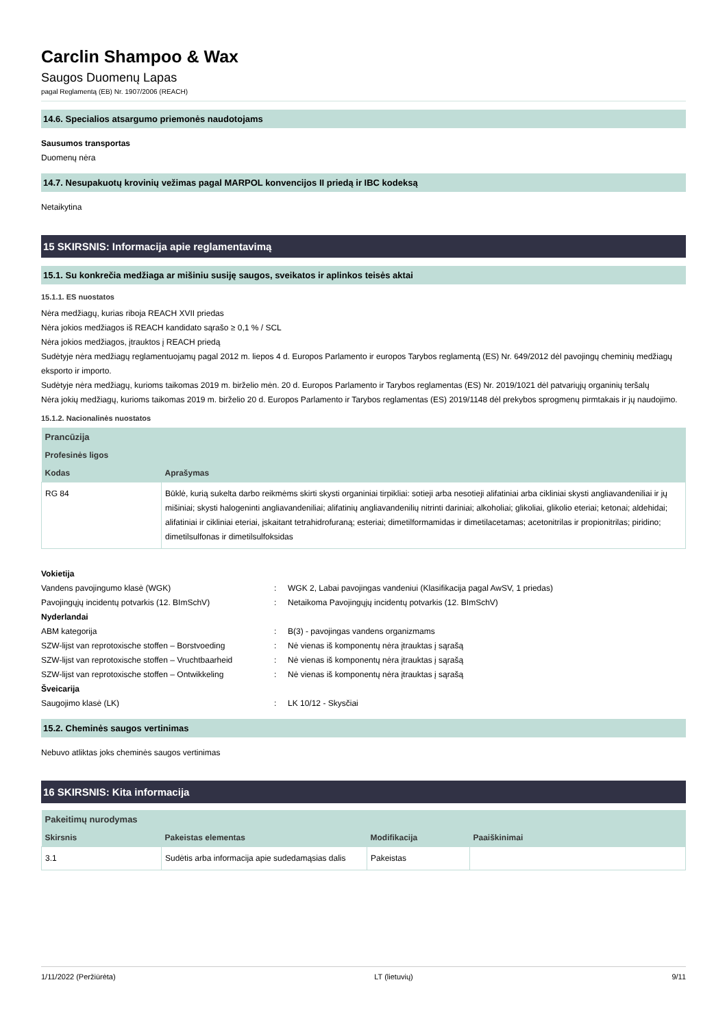Carclin Shampoo & Wax
Saugos Duomenų Lapas
pagal Reglamentą (EB) Nr. 1907/2006 (REACH)
14.6. Specialios atsargumo priemonės naudotojams
Sausumos transportas
Duomenų nėra
14.7. Nesupakuotų krovinių vežimas pagal MARPOL konvencijos II priedą ir IBC kodeksą
Netaikytina
15 SKIRSNIS: Informacija apie reglamentavimą
15.1. Su konkrečia medžiaga ar mišiniu susiję saugos, sveikatos ir aplinkos teisės aktai
15.1.1. ES nuostatos
Nėra medžiagų, kurias riboja REACH XVII priedas
Nėra jokios medžiagos iš REACH kandidato sąrašo ≥ 0,1 % / SCL
Nėra jokios medžiagos, įtrauktos į REACH priedą
Sudėtyje nėra medžiagų reglamentuojamų pagal 2012 m. liepos 4 d. Europos Parlamento ir europos Tarybos reglamentą (ES) Nr. 649/2012 dėl pavojingų cheminių medžiagų eksporto ir importo.
Sudėtyje nėra medžiagų, kurioms taikomas 2019 m. birželio mėn. 20 d. Europos Parlamento ir Tarybos reglamentas (ES) Nr. 2019/1021 dėl patvariųjų organinių teršalų
Nėra jokių medžiagų, kurioms taikomas 2019 m. birželio 20 d. Europos Parlamento ir Tarybos reglamentas (ES) 2019/1148 dėl prekybos sprogmenų pirmtakais ir jų naudojimo.
15.1.2. Nacionalinės nuostatos
| Prancūzija | |
| --- | --- |
| Profesinės ligos | |
| Kodas | Aprašymas |
| RG 84 | Būklė, kurią sukelta darbo reikmėms skirti skysti organiniai tirpikliai: sotieji arba nesotieji alifatiniai arba cikliniai skysti angliavandeniliai ir jų mišiniai; skysti halogeninti angliavandeniliai; alifatinių angliavandenilių nitrinti dariniai; alkoholiai; glikoliai, glikolio eteriai; ketonai; aldehidai; alifatiniai ir cikliniai eteriai, įskaitant tetrahidrofuraną; esteriai; dimetilformamidas ir dimetilacetamas; acetonitrilas ir propionitrilas; piridino; dimetilsulfonas ir dimetilsulfoksidas |
| Vokietija | | |
| Vandens pavojingumo klasė (WGK) | : | WGK 2, Labai pavojingas vandeniui (Klasifikacija pagal AwSV, 1 priedas) |
| Pavojingųjų incidentų potvarkis (12. BImSchV) | : | Netaikoma Pavojingųjų incidentų potvarkis (12. BImSchV) |
| Nyderlandai | | |
| ABM kategorija | : | B(3) - pavojingas vandens organizmams |
| SZW-lijst van reprotoxische stoffen – Borstvoeding | : | Nė vienas iš komponentų nėra įtrauktas į sąrašą |
| SZW-lijst van reprotoxische stoffen – Vruchtbaarheid | : | Nė vienas iš komponentų nėra įtrauktas į sąrašą |
| SZW-lijst van reprotoxische stoffen – Ontwikkeling | : | Nė vienas iš komponentų nėra įtrauktas į sąrašą |
| Šveicarija | | |
| Saugojimo klasė (LK) | : | LK 10/12 - Skysčiai |
15.2. Cheminės saugos vertinimas
Nebuvo atliktas joks cheminės saugos vertinimas
16 SKIRSNIS: Kita informacija
| Pakeitimų nurodymas | | | |
| --- | --- | --- | --- |
| Skirsnis | Pakeistas elementas | Modifikacija | Paaiškinimai |
| 3.1 | Sudėtis arba informacija apie sudedamąsias dalis | Pakeistas | |
1/11/2022 (Peržiūrėta) LT (lietuvių) 9/11